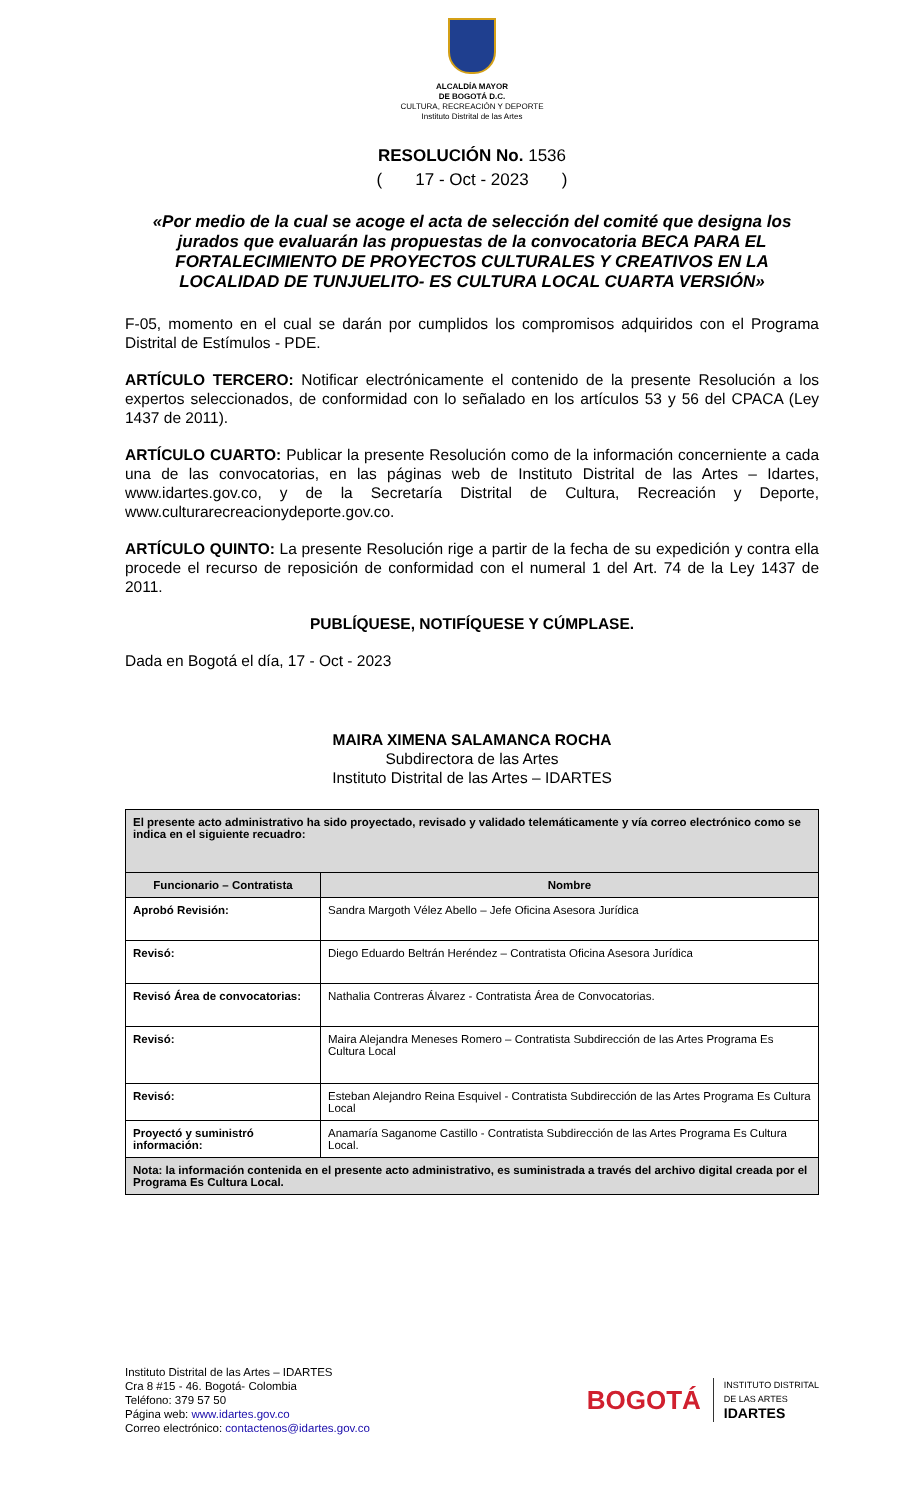ALCALDÍA MAYOR
DE BOGOTÁ D.C.
CULTURA, RECREACIÓN Y DEPORTE
Instituto Distrital de las Artes
RESOLUCIÓN No. 1536
( 17 - Oct - 2023 )
«Por medio de la cual se acoge el acta de selección del comité que designa los jurados que evaluarán las propuestas de la convocatoria BECA PARA EL FORTALECIMIENTO DE PROYECTOS CULTURALES Y CREATIVOS EN LA LOCALIDAD DE TUNJUELITO- ES CULTURA LOCAL CUARTA VERSIÓN»
F-05, momento en el cual se darán por cumplidos los compromisos adquiridos con el Programa Distrital de Estímulos - PDE.
ARTÍCULO TERCERO: Notificar electrónicamente el contenido de la presente Resolución a los expertos seleccionados, de conformidad con lo señalado en los artículos 53 y 56 del CPACA (Ley 1437 de 2011).
ARTÍCULO CUARTO: Publicar la presente Resolución como de la información concerniente a cada una de las convocatorias, en las páginas web de Instituto Distrital de las Artes – Idartes, www.idartes.gov.co, y de la Secretaría Distrital de Cultura, Recreación y Deporte, www.culturarecreacionydeporte.gov.co.
ARTÍCULO QUINTO: La presente Resolución rige a partir de la fecha de su expedición y contra ella procede el recurso de reposición de conformidad con el numeral 1 del Art. 74 de la Ley 1437 de 2011.
PUBLÍQUESE, NOTIFÍQUESE Y CÚMPLASE.
Dada en Bogotá el día, 17 - Oct - 2023
MAIRA XIMENA SALAMANCA ROCHA
Subdirectora de las Artes
Instituto Distrital de las Artes – IDARTES
| El presente acto administrativo ha sido proyectado, revisado y validado telemáticamente y vía correo electrónico como se indica en el siguiente recuadro: | |
| Funcionario – Contratista | Nombre |
| Aprobó Revisión: | Sandra Margoth Vélez Abello – Jefe Oficina Asesora Jurídica |
| Revisó: | Diego Eduardo Beltrán Heréndez – Contratista Oficina Asesora Jurídica |
| Revisó Área de convocatorias: | Nathalia Contreras Álvarez - Contratista Área de Convocatorias. |
| Revisó: | Maira Alejandra Meneses Romero – Contratista Subdirección de las Artes Programa Es Cultura Local |
| Revisó: | Esteban Alejandro Reina Esquivel - Contratista Subdirección de las Artes Programa Es Cultura Local |
| Proyectó y suministró información: | Anamaría Saganome Castillo - Contratista Subdirección de las Artes Programa Es Cultura Local. |
| Nota: la información contenida en el presente acto administrativo, es suministrada a través del archivo digital creada por el Programa Es Cultura Local. | |
Instituto Distrital de las Artes – IDARTES
Cra 8 #15 - 46. Bogotá- Colombia
Teléfono: 379 57 50
Página web: www.idartes.gov.co
Correo electrónico: contactenos@idartes.gov.co
BOGOTÁ INSTITUTO DISTRITAL
DE LAS ARTES
IDARTES